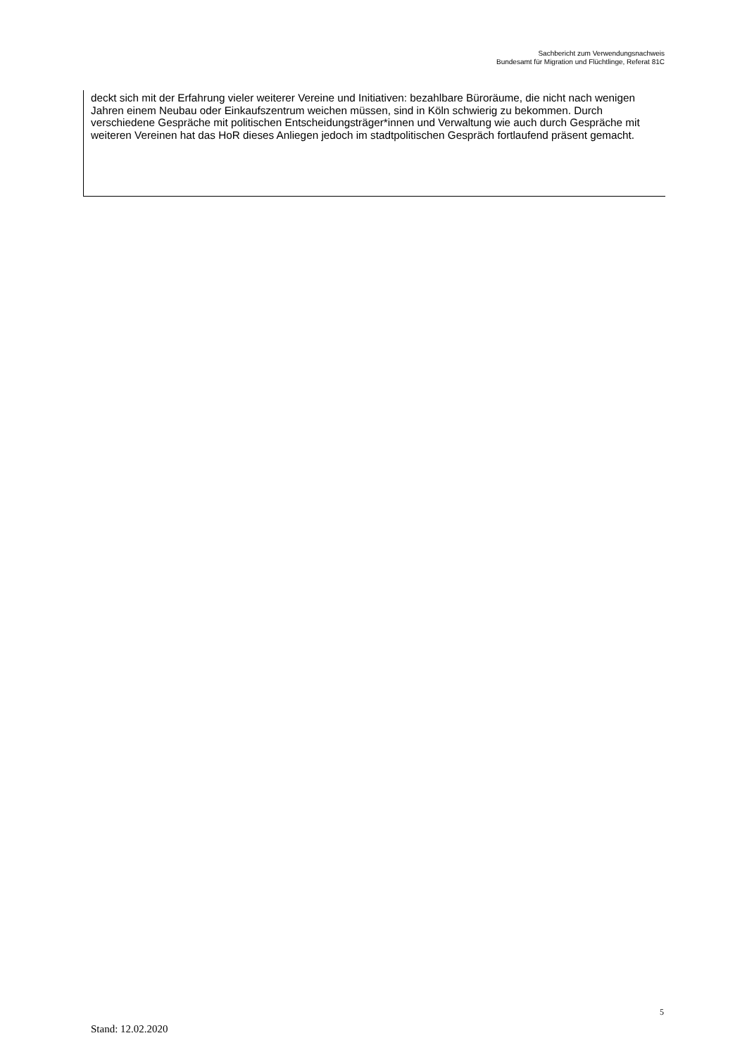Sachbericht zum Verwendungsnachweis
Bundesamt für Migration und Flüchtlinge, Referat 81C
deckt sich mit der Erfahrung vieler weiterer Vereine und Initiativen: bezahlbare Büroräume, die nicht nach wenigen Jahren einem Neubau oder Einkaufszentrum weichen müssen, sind in Köln schwierig zu bekommen. Durch verschiedene Gespräche mit politischen Entscheidungsträger*innen und Verwaltung wie auch durch Gespräche mit weiteren Vereinen hat das HoR dieses Anliegen jedoch im stadtpolitischen Gespräch fortlaufend präsent gemacht.
5
Stand: 12.02.2020